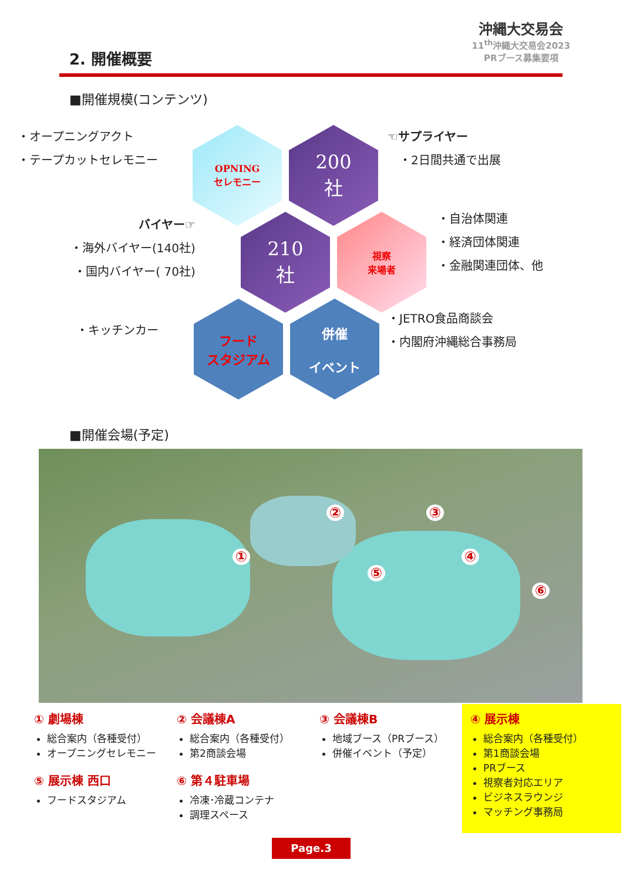沖縄大交易会
11<sup>th</sup>沖縄大交易会2023
PRブース募集要項
2. 開催概要
■開催規模(コンテンツ)
・オープニングアクト
・テープカットセレモニー
OPNING
セレモニー
200
社
☜サプライヤー
　・2日間共通で出展
バイヤー☞
・海外バイヤー(140社)
・国内バイヤー( 70社)
210
社
視察
来場者
・自治体関連
・経済団体関連
・金融関連団体、他
・キッチンカー
フード
スタジアム
併催
イベント
・JETRO食品商談会
・内閣府沖縄総合事務局
■開催会場(予定)
①
② ③
④
⑤
⑥
① 劇場棟
総合案内（各種受付）
オープニングセレモニー
⑤ 展示棟 西口
フードスタジアム
② 会議棟A
総合案内（各種受付）
第2商談会場
⑥ 第４駐車場
冷凍･冷蔵コンテナ
調理スペース
③ 会議棟B
地域ブース（PRブース）
併催イベント（予定）
④ 展示棟
総合案内（各種受付）
第1商談会場
PRブース
視察者対応エリア
ビジネスラウンジ
マッチング事務局
Page.3